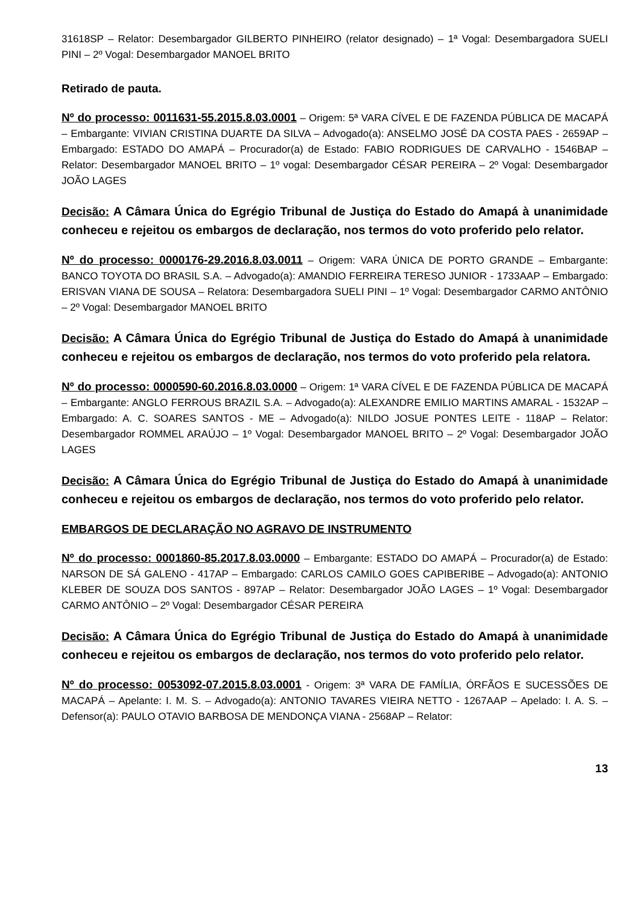31618SP – Relator: Desembargador GILBERTO PINHEIRO (relator designado) – 1ª Vogal: Desembargadora SUELI PINI – 2º Vogal: Desembargador MANOEL BRITO
Retirado de pauta.
Nº do processo: 0011631-55.2015.8.03.0001 – Origem: 5ª VARA CÍVEL E DE FAZENDA PÚBLICA DE MACAPÁ – Embargante: VIVIAN CRISTINA DUARTE DA SILVA – Advogado(a): ANSELMO JOSÉ DA COSTA PAES - 2659AP –Embargado: ESTADO DO AMAPÁ – Procurador(a) de Estado: FABIO RODRIGUES DE CARVALHO - 1546BAP – Relator: Desembargador MANOEL BRITO – 1º vogal: Desembargador CÉSAR PEREIRA – 2º Vogal: Desembargador JOÃO LAGES
Decisão: A Câmara Única do Egrégio Tribunal de Justiça do Estado do Amapá à unanimidade conheceu e rejeitou os embargos de declaração, nos termos do voto proferido pelo relator.
Nº do processo: 0000176-29.2016.8.03.0011 – Origem: VARA ÚNICA DE PORTO GRANDE – Embargante: BANCO TOYOTA DO BRASIL S.A. – Advogado(a): AMANDIO FERREIRA TERESO JUNIOR - 1733AAP – Embargado: ERISVAN VIANA DE SOUSA – Relatora: Desembargadora SUELI PINI – 1º Vogal: Desembargador CARMO ANTÔNIO – 2º Vogal: Desembargador MANOEL BRITO
Decisão: A Câmara Única do Egrégio Tribunal de Justiça do Estado do Amapá à unanimidade conheceu e rejeitou os embargos de declaração, nos termos do voto proferido pela relatora.
Nº do processo: 0000590-60.2016.8.03.0000 – Origem: 1ª VARA CÍVEL E DE FAZENDA PÚBLICA DE MACAPÁ – Embargante: ANGLO FERROUS BRAZIL S.A. – Advogado(a): ALEXANDRE EMILIO MARTINS AMARAL - 1532AP – Embargado: A. C. SOARES SANTOS - ME – Advogado(a): NILDO JOSUE PONTES LEITE - 118AP – Relator: Desembargador ROMMEL ARAÚJO – 1º Vogal: Desembargador MANOEL BRITO – 2º Vogal: Desembargador JOÃO LAGES
Decisão: A Câmara Única do Egrégio Tribunal de Justiça do Estado do Amapá à unanimidade conheceu e rejeitou os embargos de declaração, nos termos do voto proferido pelo relator.
EMBARGOS DE DECLARAÇÃO NO AGRAVO DE INSTRUMENTO
Nº do processo: 0001860-85.2017.8.03.0000 – Embargante: ESTADO DO AMAPÁ – Procurador(a) de Estado: NARSON DE SÁ GALENO - 417AP – Embargado: CARLOS CAMILO GOES CAPIBERIBE – Advogado(a): ANTONIO KLEBER DE SOUZA DOS SANTOS - 897AP – Relator: Desembargador JOÃO LAGES – 1º Vogal: Desembargador CARMO ANTÔNIO – 2º Vogal: Desembargador CÉSAR PEREIRA
Decisão: A Câmara Única do Egrégio Tribunal de Justiça do Estado do Amapá à unanimidade conheceu e rejeitou os embargos de declaração, nos termos do voto proferido pelo relator.
Nº do processo: 0053092-07.2015.8.03.0001 - Origem: 3ª VARA DE FAMÍLIA, ÓRFÃOS E SUCESSÕES DE MACAPÁ – Apelante: I. M. S. – Advogado(a): ANTONIO TAVARES VIEIRA NETTO - 1267AAP – Apelado: I. A. S. – Defensor(a): PAULO OTAVIO BARBOSA DE MENDONÇA VIANA - 2568AP – Relator:
13